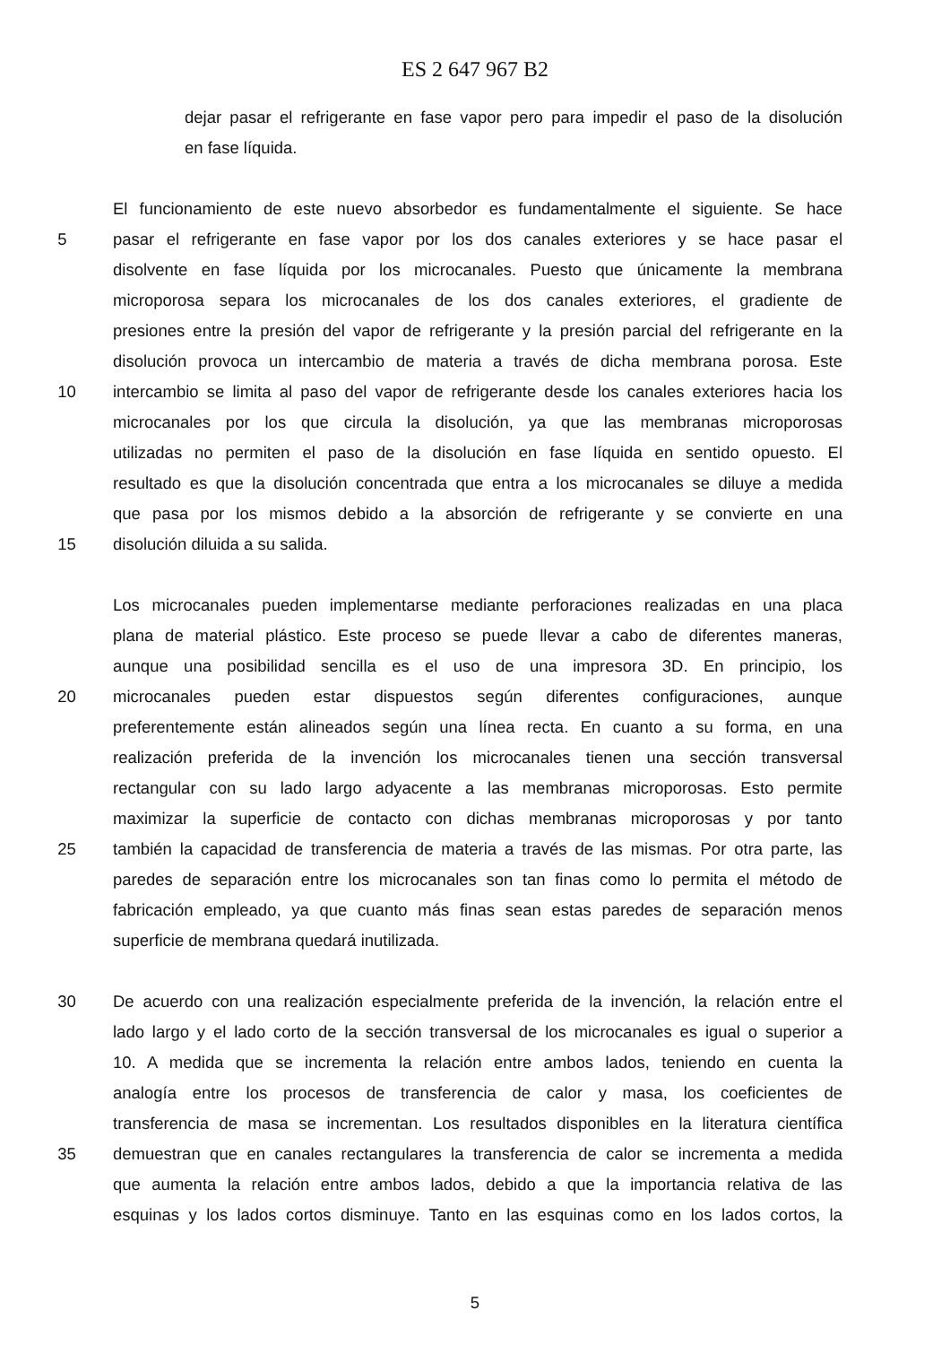ES 2 647 967 B2
dejar pasar el refrigerante en fase vapor pero para impedir el paso de la disolución
en fase líquida.
El funcionamiento de este nuevo absorbedor es fundamentalmente el siguiente. Se hace
5 pasar el refrigerante en fase vapor por los dos canales exteriores y se hace pasar el
disolvente en fase líquida por los microcanales. Puesto que únicamente la membrana
microporosa separa los microcanales de los dos canales exteriores, el gradiente de
presiones entre la presión del vapor de refrigerante y la presión parcial del refrigerante en la
disolución provoca un intercambio de materia a través de dicha membrana porosa. Este
10 intercambio se limita al paso del vapor de refrigerante desde los canales exteriores hacia los
microcanales por los que circula la disolución, ya que las membranas microporosas
utilizadas no permiten el paso de la disolución en fase líquida en sentido opuesto. El
resultado es que la disolución concentrada que entra a los microcanales se diluye a medida
que pasa por los mismos debido a la absorción de refrigerante y se convierte en una
15 disolución diluida a su salida.
Los microcanales pueden implementarse mediante perforaciones realizadas en una placa
plana de material plástico. Este proceso se puede llevar a cabo de diferentes maneras,
aunque una posibilidad sencilla es el uso de una impresora 3D. En principio, los
20 microcanales pueden estar dispuestos según diferentes configuraciones, aunque
preferentemente están alineados según una línea recta. En cuanto a su forma, en una
realización preferida de la invención los microcanales tienen una sección transversal
rectangular con su lado largo adyacente a las membranas microporosas. Esto permite
maximizar la superficie de contacto con dichas membranas microporosas y por tanto
25 también la capacidad de transferencia de materia a través de las mismas. Por otra parte, las
paredes de separación entre los microcanales son tan finas como lo permita el método de
fabricación empleado, ya que cuanto más finas sean estas paredes de separación menos
superficie de membrana quedará inutilizada.
30 De acuerdo con una realización especialmente preferida de la invención, la relación entre el
lado largo y el lado corto de la sección transversal de los microcanales es igual o superior a
10. A medida que se incrementa la relación entre ambos lados, teniendo en cuenta la
analogía entre los procesos de transferencia de calor y masa, los coeficientes de
transferencia de masa se incrementan. Los resultados disponibles en la literatura científica
35 demuestran que en canales rectangulares la transferencia de calor se incrementa a medida
que aumenta la relación entre ambos lados, debido a que la importancia relativa de las
esquinas y los lados cortos disminuye. Tanto en las esquinas como en los lados cortos, la
5